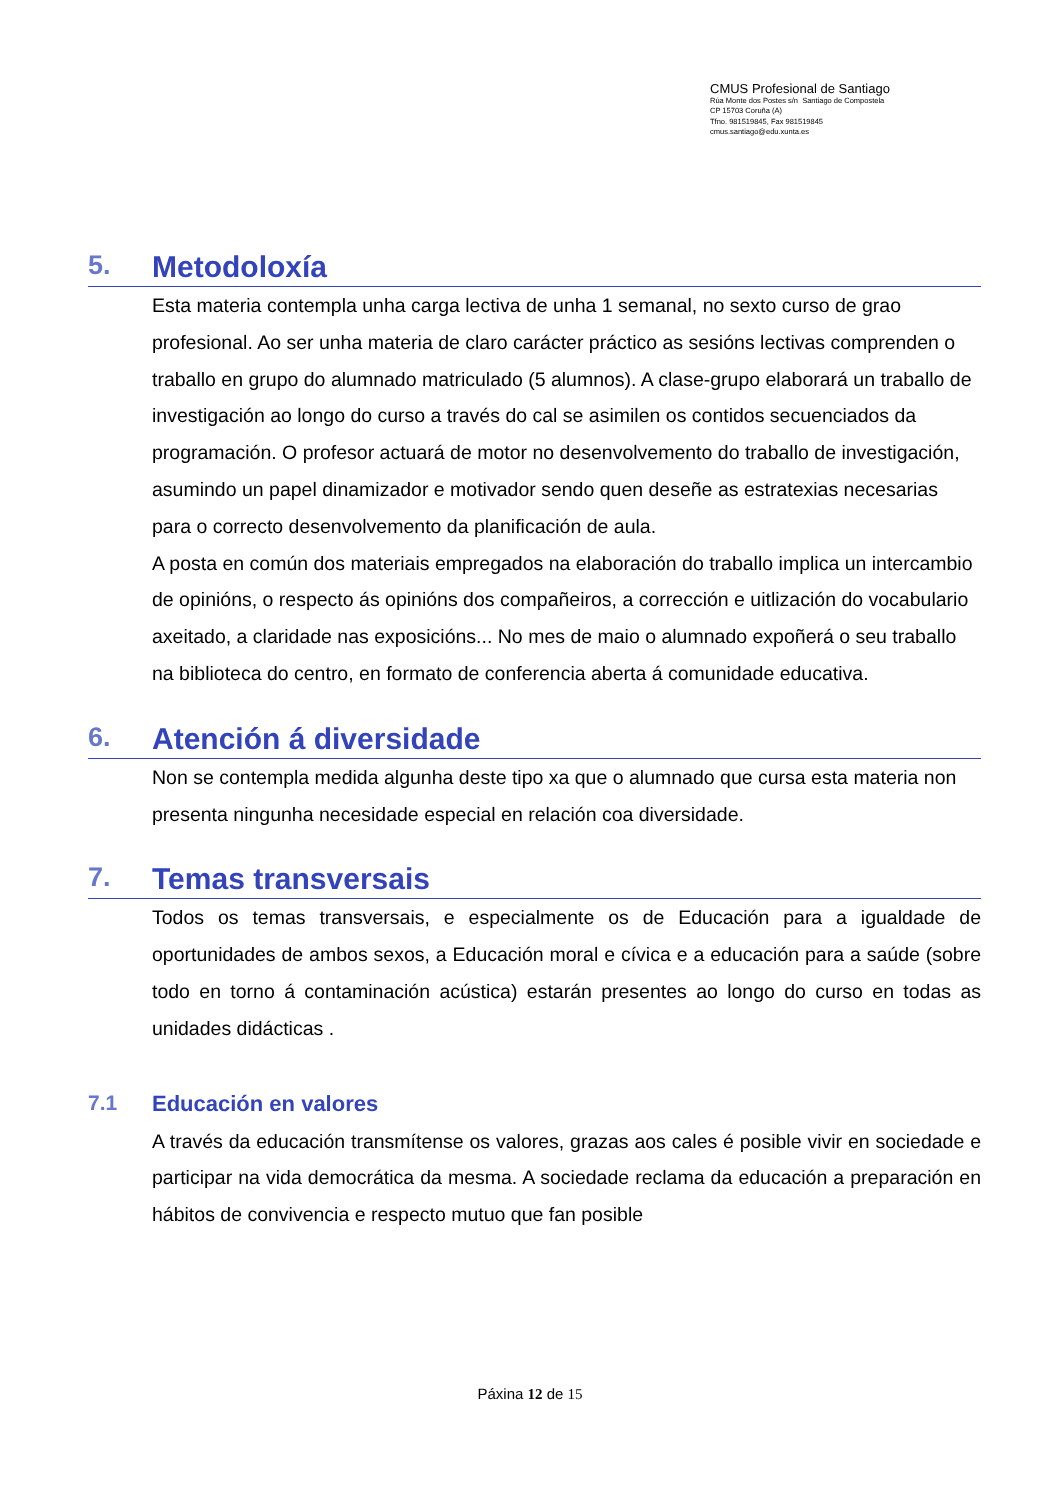CMUS Profesional de Santiago
Rúa Monte dos Postes s/n Santiago de Compostela
CP 15703 Coruña (A)
Tfno. 981519845, Fax 981519845
cmus.santiago@edu.xunta.es
5. Metodoloxía
Esta materia contempla unha carga lectiva de unha 1 semanal, no sexto curso de grao profesional. Ao ser unha materia de claro carácter práctico as sesións lectivas comprenden o traballo en grupo do alumnado matriculado (5 alumnos). A clase-grupo elaborará un traballo de investigación ao longo do curso a través do cal se asimilen os contidos secuenciados da programación. O profesor actuará de motor no desenvolvemento do traballo de investigación, asumindo un papel dinamizador e motivador sendo quen deseñe as estratexias necesarias para o correcto desenvolvemento da planificación de aula.
A posta en común dos materiais empregados na elaboración do traballo implica un intercambio de opinións, o respecto ás opinións dos compañeiros, a corrección e uitlización do vocabulario axeitado, a claridade nas exposicións... No mes de maio o alumnado expoñerá o seu traballo na biblioteca do centro, en formato de conferencia aberta á comunidade educativa.
6. Atención á diversidade
Non se contempla medida algunha deste tipo xa que o alumnado que cursa esta materia non presenta ningunha necesidade especial en relación coa diversidade.
7. Temas transversais
Todos os temas transversais, e especialmente os de Educación para a igualdade de oportunidades de ambos sexos, a Educación moral e cívica e a educación para a saúde (sobre todo en torno á contaminación acústica) estarán presentes ao longo do curso en todas as unidades didácticas .
7.1 Educación en valores
A través da educación transmítense os valores, grazas aos cales é posible vivir en sociedade e participar na vida democrática da mesma. A sociedade reclama da educación a preparación en hábitos de convivencia e respecto mutuo que fan posible
Páxina 12 de 15